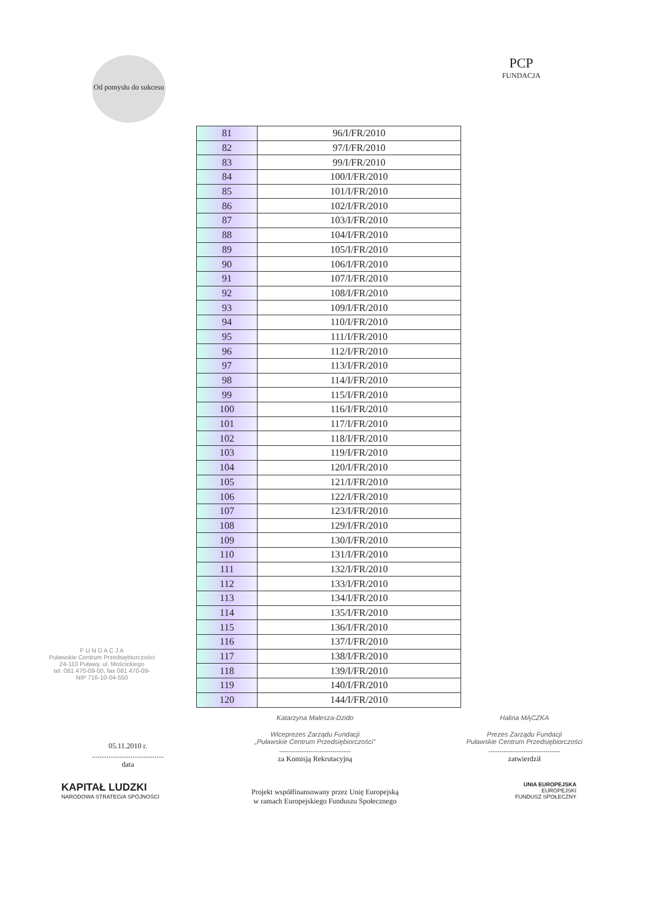Od pomysłu do sukcesu
PCP
FUNDACJA
| 81 | 96/I/FR/2010 |
| 82 | 97/I/FR/2010 |
| 83 | 99/I/FR/2010 |
| 84 | 100/I/FR/2010 |
| 85 | 101/I/FR/2010 |
| 86 | 102/I/FR/2010 |
| 87 | 103/I/FR/2010 |
| 88 | 104/I/FR/2010 |
| 89 | 105/I/FR/2010 |
| 90 | 106/I/FR/2010 |
| 91 | 107/I/FR/2010 |
| 92 | 108/I/FR/2010 |
| 93 | 109/I/FR/2010 |
| 94 | 110/I/FR/2010 |
| 95 | 111/I/FR/2010 |
| 96 | 112/I/FR/2010 |
| 97 | 113/I/FR/2010 |
| 98 | 114/I/FR/2010 |
| 99 | 115/I/FR/2010 |
| 100 | 116/I/FR/2010 |
| 101 | 117/I/FR/2010 |
| 102 | 118/I/FR/2010 |
| 103 | 119/I/FR/2010 |
| 104 | 120/I/FR/2010 |
| 105 | 121/I/FR/2010 |
| 106 | 122/I/FR/2010 |
| 107 | 123/I/FR/2010 |
| 108 | 129/I/FR/2010 |
| 109 | 130/I/FR/2010 |
| 110 | 131/I/FR/2010 |
| 111 | 132/I/FR/2010 |
| 112 | 133/I/FR/2010 |
| 113 | 134/I/FR/2010 |
| 114 | 135/I/FR/2010 |
| 115 | 136/I/FR/2010 |
| 116 | 137/I/FR/2010 |
| 117 | 138/I/FR/2010 |
| 118 | 139/I/FR/2010 |
| 119 | 140/I/FR/2010 |
| 120 | 144/I/FR/2010 |
F U N D A C J A
Puławskie Centrum Przedsiębiorczości
24-110 Puławy, ul. Mościckiego
tel. 081 470-09-00, fax 081 470-09-
NIP 716-10-04-550
05.11.2010 r.
.......................................
data
Katarzyna Malesza-Dzido
Wiceprezes Zarządu Fundacji
„Puławskie Centrum Przedsiębiorczości”.......................................
za Komisją Rekrutacyjną
Halina MĄCZKA
Prezes Zarządu Fundacji
Puławskie Centrum Przedsiębiorczości.......................................
zatwierdził
KAPITAŁ LUDZKI
NARODOWA STRATEGIA SPÓJNOŚCI
UNIA EUROPEJSKA
EUROPEJSKI
FUNDUSZ SPOŁECZNY
Projekt współfinansowany przez Unię Europejską
w ramach Europejskiego Funduszu Społecznego